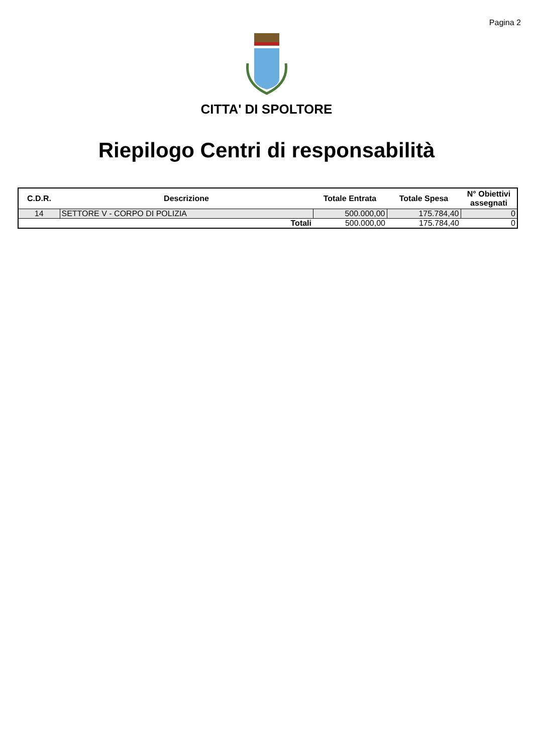Pagina 2
CITTA' DI SPOLTORE
Riepilogo Centri di responsabilità
| C.D.R. | Descrizione | Totale Entrata | Totale Spesa | N° Obiettivi assegnati |
| --- | --- | --- | --- | --- |
| 14 | SETTORE V - CORPO DI POLIZIA | 500.000,00 | 175.784,40 | 0 |
| | Totali | 500.000,00 | 175.784,40 | 0 |